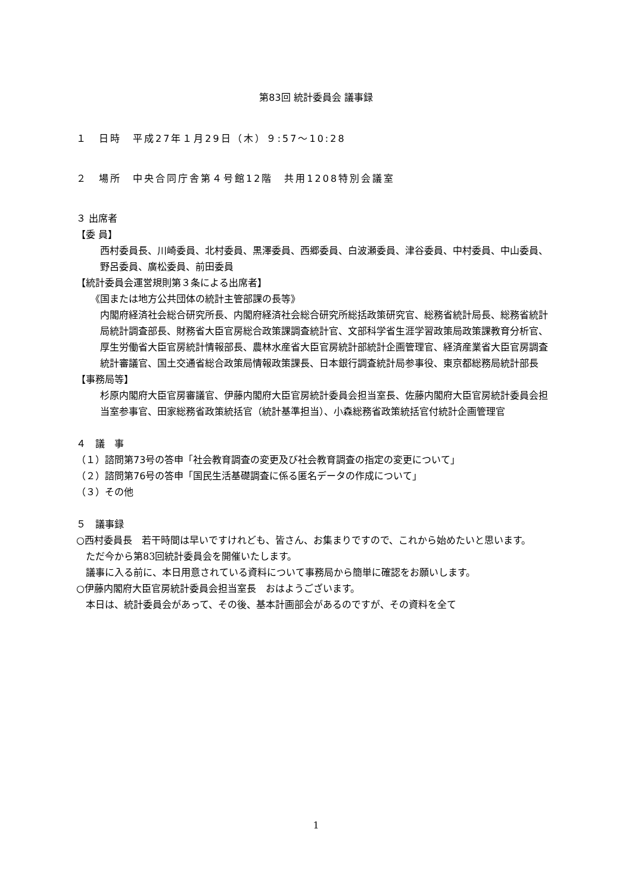第83回 統計委員会 議事録
１　日時　平成27年１月29日（木）９:57〜10:28
２　場所　中央合同庁舎第４号館12階　共用1208特別会議室
３ 出席者
【委 員】
西村委員長、川崎委員、北村委員、黒澤委員、西郷委員、白波瀬委員、津谷委員、中村委員、中山委員、野呂委員、廣松委員、前田委員
【統計委員会運営規則第３条による出席者】
《国または地方公共団体の統計主管部課の長等》
内閣府経済社会総合研究所長、内閣府経済社会総合研究所総括政策研究官、総務省統計局長、総務省統計局統計調査部長、財務省大臣官房総合政策課調査統計官、文部科学省生涯学習政策局政策課教育分析官、厚生労働省大臣官房統計情報部長、農林水産省大臣官房統計部統計企画管理官、経済産業省大臣官房調査統計審議官、国土交通省総合政策局情報政策課長、日本銀行調査統計局参事役、東京都総務局統計部長
【事務局等】
杉原内閣府大臣官房審議官、伊藤内閣府大臣官房統計委員会担当室長、佐藤内閣府大臣官房統計委員会担当室参事官、田家総務省政策統括官（統計基準担当）、小森総務省政策統括官付統計企画管理官
４　議　事
（１）諮問第73号の答申「社会教育調査の変更及び社会教育調査の指定の変更について」
（２）諮問第76号の答申「国民生活基礎調査に係る匿名データの作成について」
（３）その他
５　議事録
○西村委員長　若干時間は早いですけれども、皆さん、お集まりですので、これから始めたいと思います。
　ただ今から第83回統計委員会を開催いたします。
　議事に入る前に、本日用意されている資料について事務局から簡単に確認をお願いします。
○伊藤内閣府大臣官房統計委員会担当室長　おはようございます。
　本日は、統計委員会があって、その後、基本計画部会があるのですが、その資料を全て
1